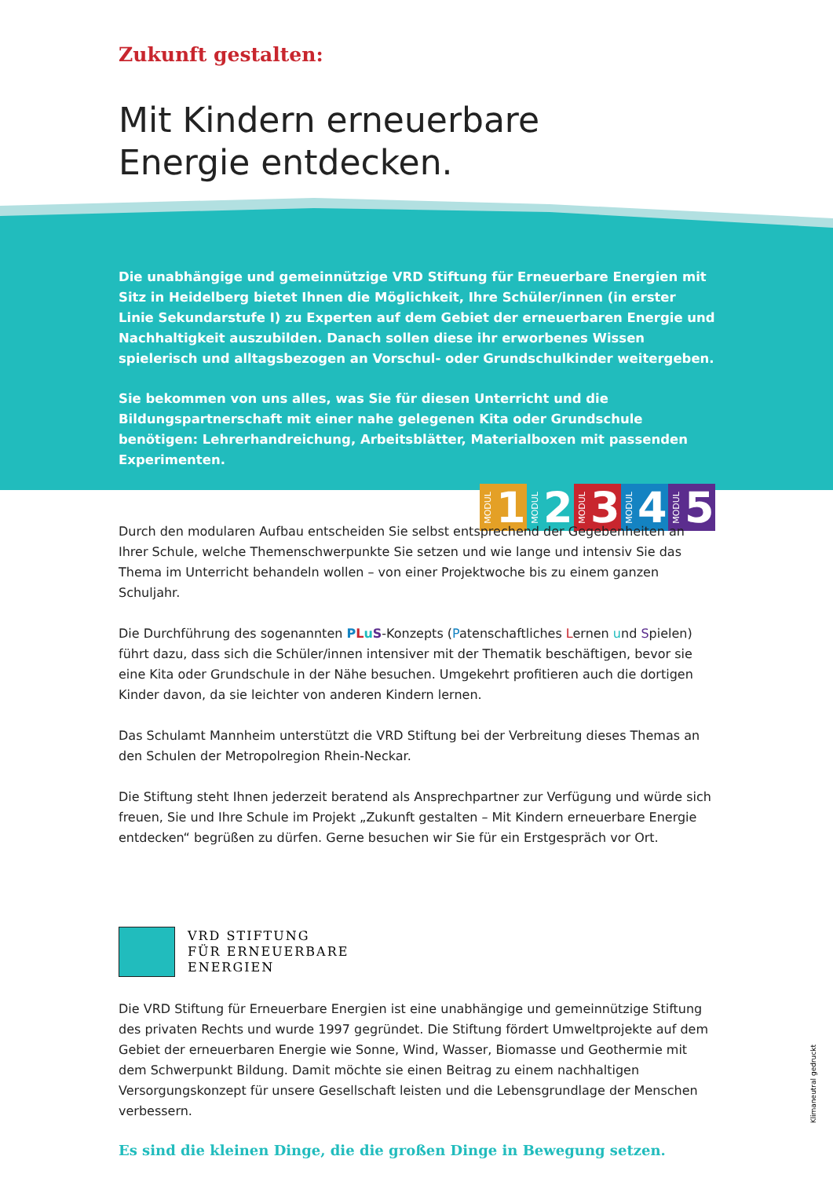Zukunft gestalten:
Mit Kindern erneuerbare
Energie entdecken.
Die unabhängige und gemeinnützige VRD Stiftung für Erneuerbare Energien mit Sitz in Heidelberg bietet Ihnen die Möglichkeit, Ihre Schüler/innen (in erster Linie Sekundarstufe I) zu Experten auf dem Gebiet der erneuerbaren Energie und Nachhaltigkeit auszubilden. Danach sollen diese ihr erworbenes Wissen spielerisch und alltagsbezogen an Vorschul- oder Grundschulkinder weitergeben.
Sie bekommen von uns alles, was Sie für diesen Unterricht und die Bildungspartnerschaft mit einer nahe gelegenen Kita oder Grundschule benötigen: Lehrerhandreichung, Arbeits­blätter, Materialboxen mit passenden Experimenten.
MODUL 1
MODUL 2
MODUL 3
MODUL 4
MODUL 5
Durch den modularen Aufbau entscheiden Sie selbst entsprechend der Gegebenheiten an Ihrer Schule, welche Themenschwerpunkte Sie setzen und wie lange und intensiv Sie das Thema im Unterricht behandeln wollen – von einer Projektwoche bis zu einem ganzen Schuljahr.
Die Durchführung des sogenannten PLuS-Konzepts (Patenschaftliches Lernen und Spielen) führt dazu, dass sich die Schüler/innen intensiver mit der Thematik beschäftigen, bevor sie eine Kita oder Grundschule in der Nähe besuchen. Umgekehrt profitieren auch die dortigen Kinder davon, da sie leichter von anderen Kindern lernen.
Das Schulamt Mannheim unterstützt die VRD Stiftung bei der Verbreitung dieses Themas an den Schulen der Metropolregion Rhein-Neckar.
Die Stiftung steht Ihnen jederzeit beratend als Ansprechpartner zur Verfügung und würde sich freu­en, Sie und Ihre Schule im Projekt „Zukunft gestalten – Mit Kindern erneuerbare Energie entdecken“ begrüßen zu dürfen. Gerne besuchen wir Sie für ein Erstgespräch vor Ort.
VRD STIFTUNG
FÜR ERNEUERBARE
ENERGIEN
Die VRD Stiftung für Erneuerbare Energien ist eine unabhängige und gemeinnützige Stiftung des privaten Rechts und wurde 1997 gegründet. Die Stiftung fördert Umweltprojekte auf dem Gebiet der erneuerbaren Energie wie Sonne, Wind, Wasser, Biomasse und Geothermie mit dem Schwerpunkt Bildung. Damit möchte sie einen Beitrag zu einem nachhaltigen Versorgungskonzept für unsere Ge­sellschaft leisten und die Lebensgrundlage der Menschen verbessern.
Es sind die kleinen Dinge, die die großen Dinge in Bewegung setzen.
Klimaneutral gedruckt